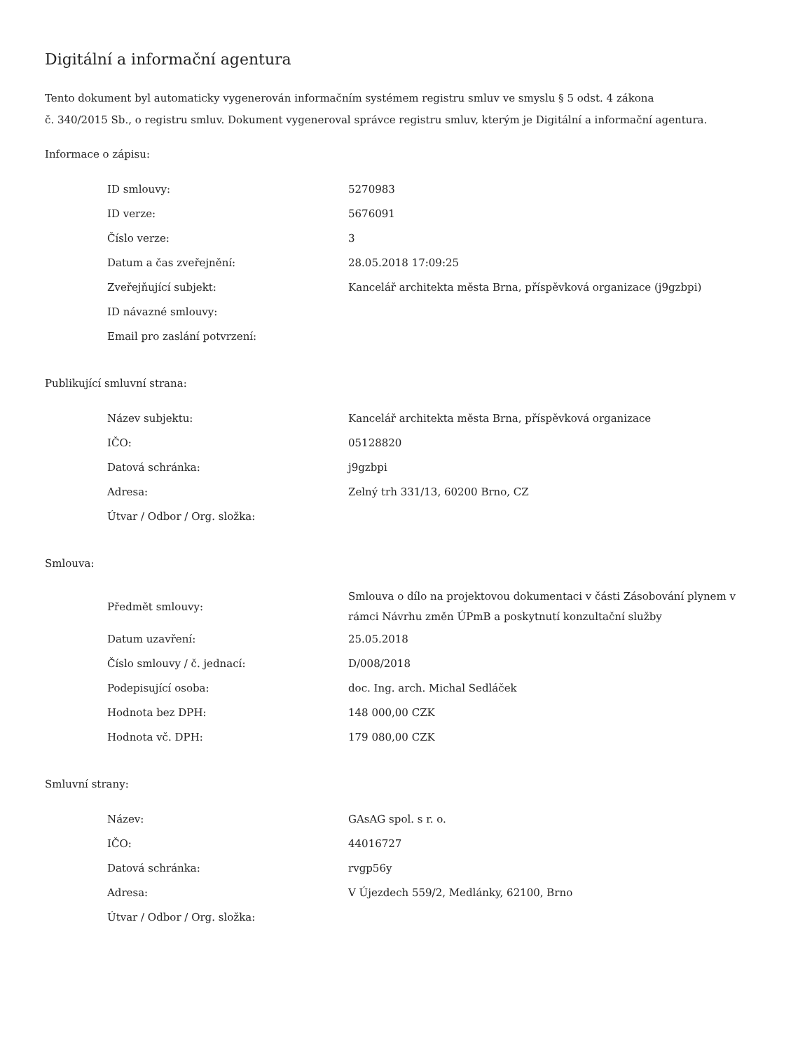Digitální a informační agentura
Tento dokument byl automaticky vygenerován informačním systémem registru smluv ve smyslu § 5 odst. 4 zákona
č. 340/2015 Sb., o registru smluv. Dokument vygeneroval správce registru smluv, kterým je Digitální a informační agentura.
Informace o zápisu:
| ID smlouvy: | 5270983 |
| ID verze: | 5676091 |
| Číslo verze: | 3 |
| Datum a čas zveřejnění: | 28.05.2018 17:09:25 |
| Zveřejňující subjekt: | Kancelář architekta města Brna, příspěvková organizace (j9gzbpi) |
| ID návazné smlouvy: | |
| Email pro zaslání potvrzení: | |
Publikující smluvní strana:
| Název subjektu: | Kancelář architekta města Brna, příspěvková organizace |
| IČO: | 05128820 |
| Datová schránka: | j9gzbpi |
| Adresa: | Zelný trh 331/13, 60200 Brno, CZ |
| Útvar / Odbor / Org. složka: | |
Smlouva:
| Předmět smlouvy: | Smlouva o dílo na projektovou dokumentaci v části Zásobování plynem v rámci Návrhu změn ÚPmB a poskytnutí konzultační služby |
| Datum uzavření: | 25.05.2018 |
| Číslo smlouvy / č. jednací: | D/008/2018 |
| Podepisující osoba: | doc. Ing. arch. Michal Sedláček |
| Hodnota bez DPH: | 148 000,00 CZK |
| Hodnota vč. DPH: | 179 080,00 CZK |
Smluvní strany:
| Název: | GAsAG spol. s r. o. |
| IČO: | 44016727 |
| Datová schránka: | rvgp56y |
| Adresa: | V Újezdech 559/2, Medlánky, 62100, Brno |
| Útvar / Odbor / Org. složka: | |